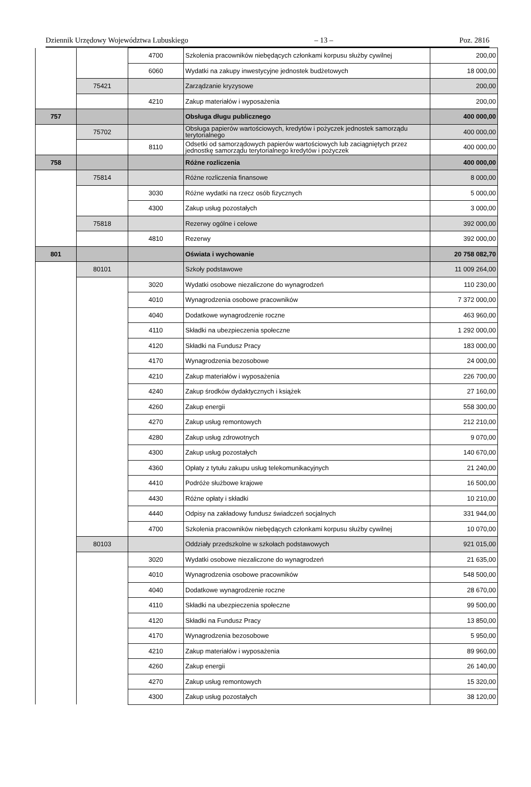Dziennik Urzędowy Województwa Lubuskiego – 13 – Poz. 2816
| | | 4700 | Szkolenia pracowników niebędących członkami korpusu służby cywilnej | 200,00 |
| | | 6060 | Wydatki na zakupy inwestycyjne jednostek budżetowych | 18 000,00 |
| | 75421 | | Zarządzanie kryzysowe | 200,00 |
| | | 4210 | Zakup materiałów i wyposażenia | 200,00 |
| 757 | | | Obsługa długu publicznego | 400 000,00 |
| | 75702 | | Obsługa papierów wartościowych, kredytów i pożyczek jednostek samorządu terytorialnego | 400 000,00 |
| | | 8110 | Odsetki od samorządowych papierów wartościowych lub zaciągniętych przez jednostkę samorządu terytorialnego kredytów i pożyczek | 400 000,00 |
| 758 | | | Różne rozliczenia | 400 000,00 |
| | 75814 | | Różne rozliczenia finansowe | 8 000,00 |
| | | 3030 | Różne wydatki na rzecz osób fizycznych | 5 000,00 |
| | | 4300 | Zakup usług pozostałych | 3 000,00 |
| | 75818 | | Rezerwy ogólne i celowe | 392 000,00 |
| | | 4810 | Rezerwy | 392 000,00 |
| 801 | | | Oświata i wychowanie | 20 758 082,70 |
| | 80101 | | Szkoły podstawowe | 11 009 264,00 |
| | | 3020 | Wydatki osobowe niezaliczone do wynagrodzeń | 110 230,00 |
| | | 4010 | Wynagrodzenia osobowe pracowników | 7 372 000,00 |
| | | 4040 | Dodatkowe wynagrodzenie roczne | 463 960,00 |
| | | 4110 | Składki na ubezpieczenia społeczne | 1 292 000,00 |
| | | 4120 | Składki na Fundusz Pracy | 183 000,00 |
| | | 4170 | Wynagrodzenia bezosobowe | 24 000,00 |
| | | 4210 | Zakup materiałów i wyposażenia | 226 700,00 |
| | | 4240 | Zakup środków dydaktycznych i książek | 27 160,00 |
| | | 4260 | Zakup energii | 558 300,00 |
| | | 4270 | Zakup usług remontowych | 212 210,00 |
| | | 4280 | Zakup usług zdrowotnych | 9 070,00 |
| | | 4300 | Zakup usług pozostałych | 140 670,00 |
| | | 4360 | Opłaty z tytułu zakupu usług telekomunikacyjnych | 21 240,00 |
| | | 4410 | Podróże służbowe krajowe | 16 500,00 |
| | | 4430 | Różne opłaty i składki | 10 210,00 |
| | | 4440 | Odpisy na zakładowy fundusz świadczeń socjalnych | 331 944,00 |
| | | 4700 | Szkolenia pracowników niebędących członkami korpusu służby cywilnej | 10 070,00 |
| | 80103 | | Oddziały przedszkolne w szkołach podstawowych | 921 015,00 |
| | | 3020 | Wydatki osobowe niezaliczone do wynagrodzeń | 21 635,00 |
| | | 4010 | Wynagrodzenia osobowe pracowników | 548 500,00 |
| | | 4040 | Dodatkowe wynagrodzenie roczne | 28 670,00 |
| | | 4110 | Składki na ubezpieczenia społeczne | 99 500,00 |
| | | 4120 | Składki na Fundusz Pracy | 13 850,00 |
| | | 4170 | Wynagrodzenia bezosobowe | 5 950,00 |
| | | 4210 | Zakup materiałów i wyposażenia | 89 960,00 |
| | | 4260 | Zakup energii | 26 140,00 |
| | | 4270 | Zakup usług remontowych | 15 320,00 |
| | | 4300 | Zakup usług pozostałych | 38 120,00 |